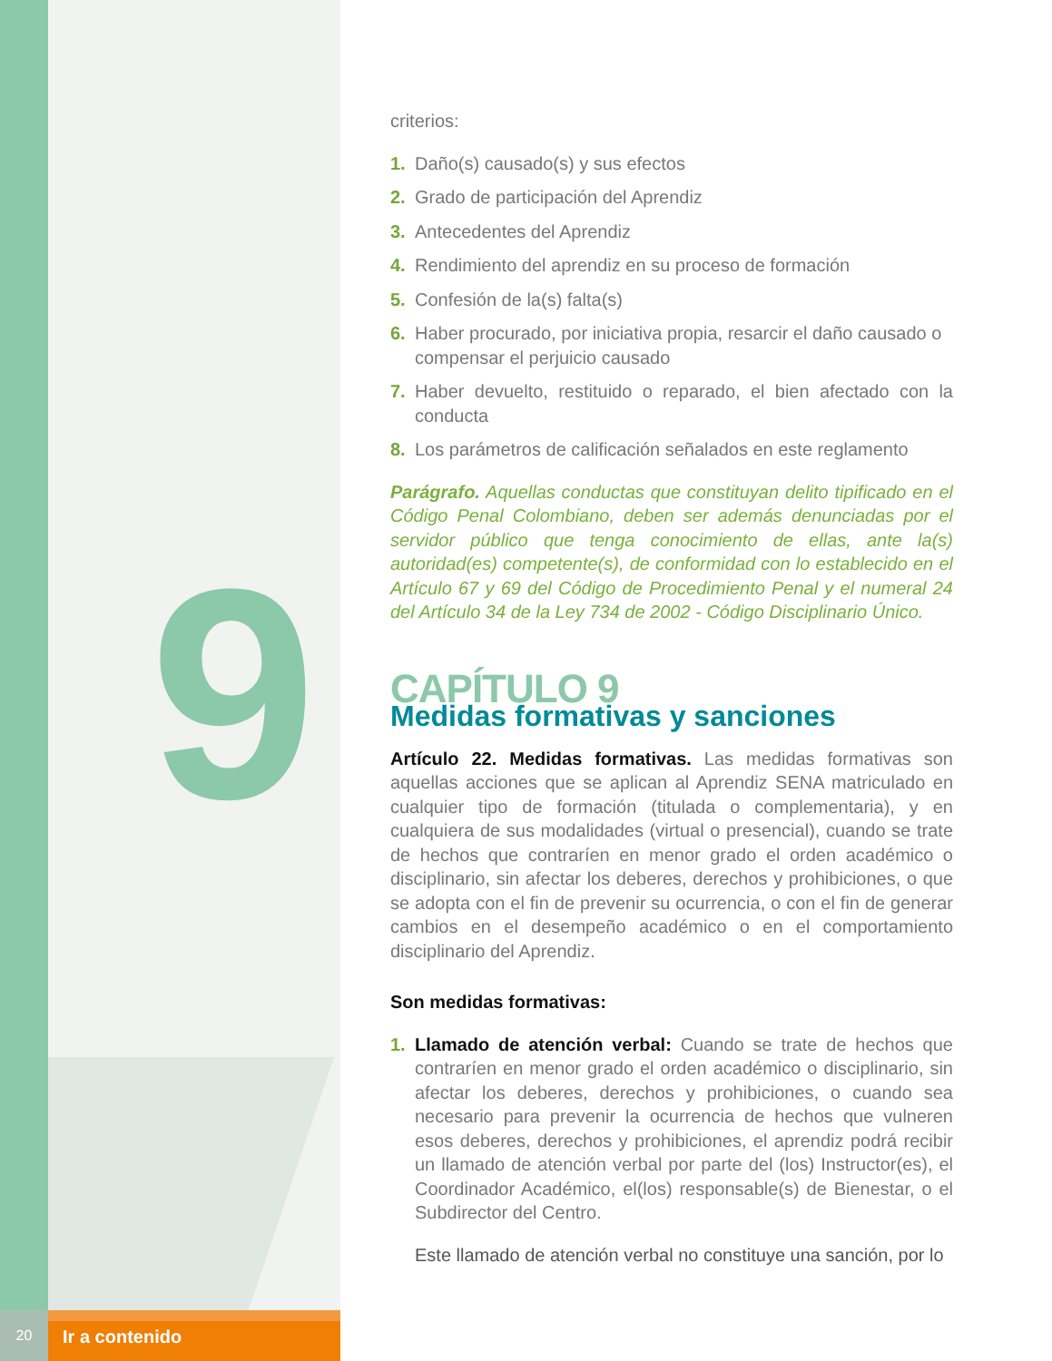9
criterios:
1. Daño(s) causado(s) y sus efectos
2. Grado de participación del Aprendiz
3. Antecedentes del Aprendiz
4. Rendimiento del aprendiz en su proceso de formación
5. Confesión de la(s) falta(s)
6. Haber procurado, por iniciativa propia, resarcir el daño causado o compensar el perjuicio causado
7. Haber devuelto, restituido o reparado, el bien afectado con la conducta
8. Los parámetros de calificación señalados en este reglamento
Parágrafo. Aquellas conductas que constituyan delito tipificado en el Código Penal Colombiano, deben ser además denunciadas por el servidor público que tenga conocimiento de ellas, ante la(s) autoridad(es) competente(s), de conformidad con lo establecido en el Artículo 67 y 69 del Código de Procedimiento Penal y el numeral 24 del Artículo 34 de la Ley 734 de 2002 - Código Disciplinario Único.
CAPÍTULO 9
Medidas formativas y sanciones
Artículo 22. Medidas formativas. Las medidas formativas son aquellas acciones que se aplican al Aprendiz SENA matriculado en cualquier tipo de formación (titulada o complementaria), y en cualquiera de sus modalidades (virtual o presencial), cuando se trate de hechos que contraríen en menor grado el orden académico o disciplinario, sin afectar los deberes, derechos y prohibiciones, o que se adopta con el fin de prevenir su ocurrencia, o con el fin de generar cambios en el desempeño académico o en el comportamiento disciplinario del Aprendiz.
Son medidas formativas:
1. Llamado de atención verbal: Cuando se trate de hechos que contraríen en menor grado el orden académico o disciplinario, sin afectar los deberes, derechos y prohibiciones, o cuando sea necesario para prevenir la ocurrencia de hechos que vulneren esos deberes, derechos y prohibiciones, el aprendiz podrá recibir un llamado de atención verbal por parte del (los) Instructor(es), el Coordinador Académico, el(los) responsable(s) de Bienestar, o el Subdirector del Centro.
Este llamado de atención verbal no constituye una sanción, por lo
20
Ir a contenido